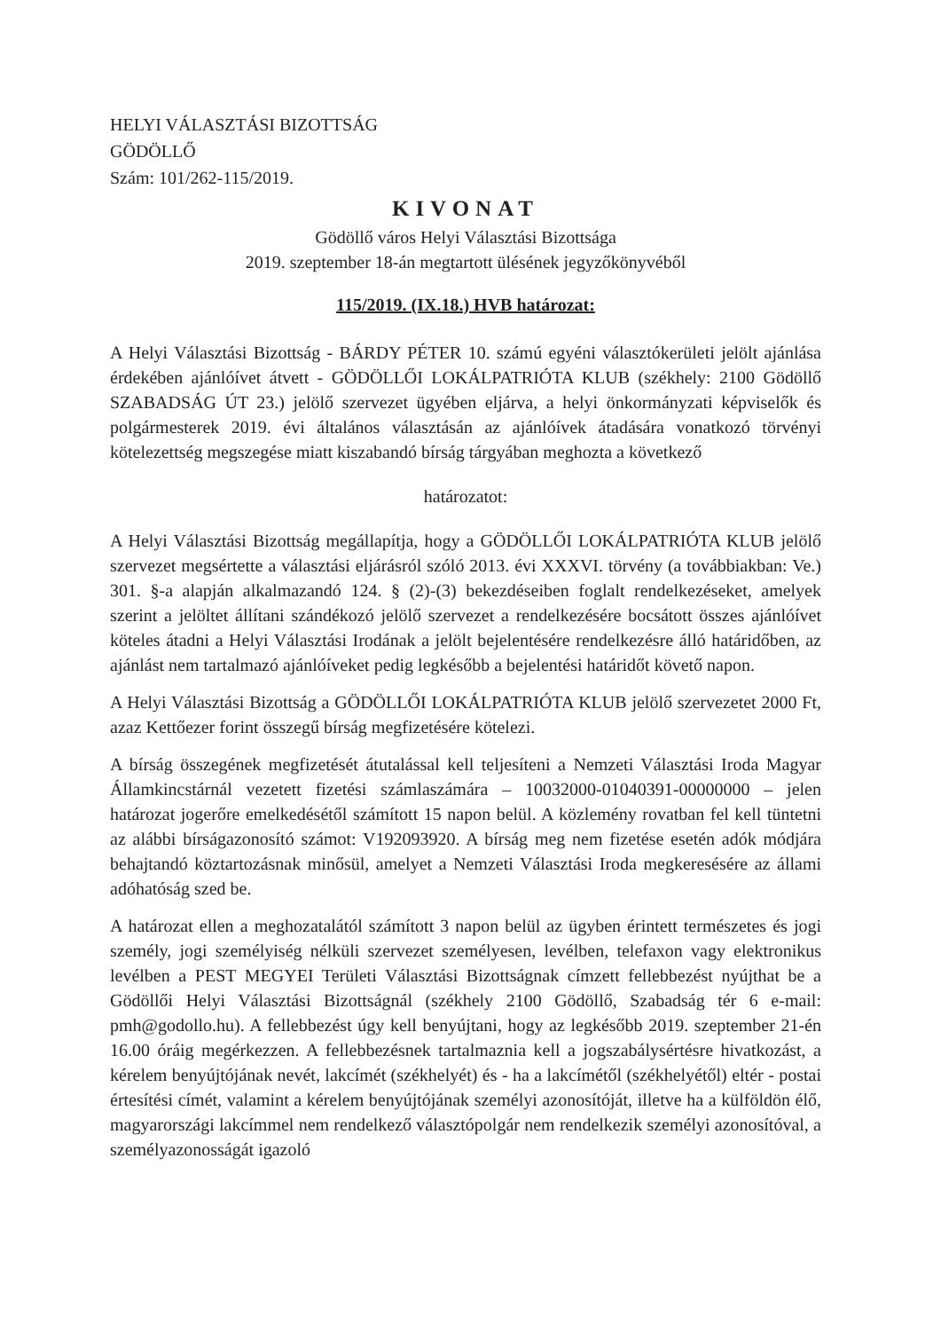HELYI VÁLASZTÁSI BIZOTTSÁG
GÖDÖLLŐ
Szám: 101/262-115/2019.
KIVONAT
Gödöllő város Helyi Választási Bizottsága
2019. szeptember 18-án megtartott ülésének jegyzőkönyvéből
115/2019. (IX.18.) HVB határozat:
A Helyi Választási Bizottság - BÁRDY PÉTER 10. számú egyéni választókerületi jelölt ajánlása érdekében ajánlóívet átvett - GÖDÖLLŐI LOKÁLPATRIÓTA KLUB (székhely: 2100 Gödöllő SZABADSÁG ÚT 23.) jelölő szervezet ügyében eljárva, a helyi önkormányzati képviselők és polgármesterek 2019. évi általános választásán az ajánlóívek átadására vonatkozó törvényi kötelezettség megszegése miatt kiszabandó bírság tárgyában meghozta a következő
határozatot:
A Helyi Választási Bizottság megállapítja, hogy a GÖDÖLLŐI LOKÁLPATRIÓTA KLUB jelölő szervezet megsértette a választási eljárásról szóló 2013. évi XXXVI. törvény (a továbbiakban: Ve.) 301. §-a alapján alkalmazandó 124. § (2)-(3) bekezdéseiben foglalt rendelkezéseket, amelyek szerint a jelöltet állítani szándékozó jelölő szervezet a rendelkezésére bocsátott összes ajánlóívet köteles átadni a Helyi Választási Irodának a jelölt bejelentésére rendelkezésre álló határidőben, az ajánlást nem tartalmazó ajánlóíveket pedig legkésőbb a bejelentési határidőt követő napon.
A Helyi Választási Bizottság a GÖDÖLLŐI LOKÁLPATRIÓTA KLUB jelölő szervezetet 2000 Ft, azaz Kettőezer forint összegű bírság megfizetésére kötelezi.
A bírság összegének megfizetését átutalással kell teljesíteni a Nemzeti Választási Iroda Magyar Államkincstárnál vezetett fizetési számlaszámára – 10032000-01040391-00000000 – jelen határozat jogerőre emelkedésétől számított 15 napon belül. A közlemény rovatban fel kell tüntetni az alábbi bírságazonosító számot: V192093920. A bírság meg nem fizetése esetén adók módjára behajtandó köztartozásnak minősül, amelyet a Nemzeti Választási Iroda megkeresésére az állami adóhatóság szed be.
A határozat ellen a meghozatalától számított 3 napon belül az ügyben érintett természetes és jogi személy, jogi személyiség nélküli szervezet személyesen, levélben, telefaxon vagy elektronikus levélben a PEST MEGYEI Területi Választási Bizottságnak címzett fellebbezést nyújthat be a Gödöllői Helyi Választási Bizottságnál (székhely 2100 Gödöllő, Szabadság tér 6 e-mail: pmh@godollo.hu). A fellebbezést úgy kell benyújtani, hogy az legkésőbb 2019. szeptember 21-én 16.00 óráig megérkezzen. A fellebbezésnek tartalmaznia kell a jogszabálysértésre hivatkozást, a kérelem benyújtójának nevét, lakcímét (székhelyét) és - ha a lakcímétől (székhelyétől) eltér - postai értesítési címét, valamint a kérelem benyújtójának személyi azonosítóját, illetve ha a külföldön élő, magyarországi lakcímmel nem rendelkező választópolgár nem rendelkezik személyi azonosítóval, a személyazonosságát igazoló